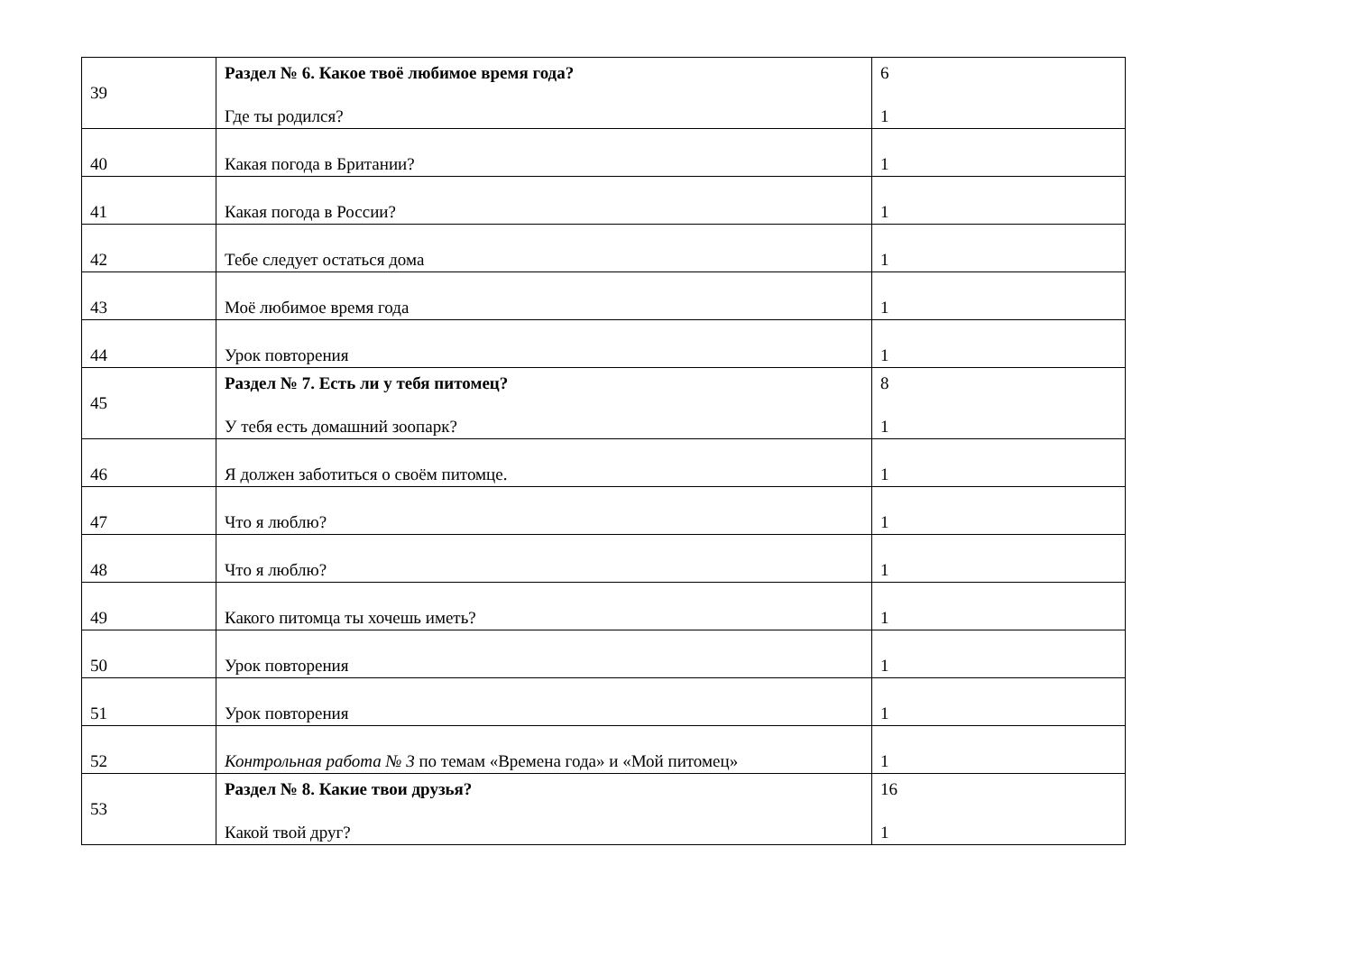| 39 | Раздел № 6. Какое твоё любимое время года? Где ты родился? | 6 1 |
| 40 | Какая погода в Британии? | 1 |
| 41 | Какая погода в России? | 1 |
| 42 | Тебе следует остаться дома | 1 |
| 43 | Моё любимое время года | 1 |
| 44 | Урок повторения | 1 |
| 45 | Раздел № 7. Есть ли у тебя питомец? У тебя есть домашний зоопарк? | 8 1 |
| 46 | Я должен заботиться о своём питомце. | 1 |
| 47 | Что я люблю? | 1 |
| 48 | Что я люблю? | 1 |
| 49 | Какого питомца ты хочешь иметь? | 1 |
| 50 | Урок повторения | 1 |
| 51 | Урок повторения | 1 |
| 52 | Контрольная работа № 3 по темам «Времена года» и «Мой питомец» | 1 |
| 53 | Раздел № 8. Какие твои друзья? Какой твой друг? | 16 1 |